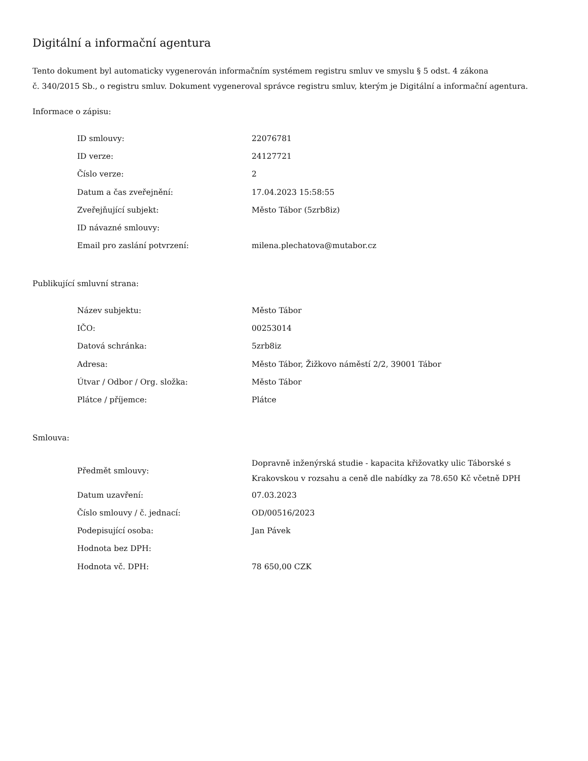Digitální a informační agentura
Tento dokument byl automaticky vygenerován informačním systémem registru smluv ve smyslu § 5 odst. 4 zákona
č. 340/2015 Sb., o registru smluv. Dokument vygeneroval správce registru smluv, kterým je Digitální a informační agentura.
Informace o zápisu:
| ID smlouvy: | 22076781 |
| ID verze: | 24127721 |
| Číslo verze: | 2 |
| Datum a čas zveřejnění: | 17.04.2023 15:58:55 |
| Zveřejňující subjekt: | Město Tábor (5zrb8iz) |
| ID návazné smlouvy: | |
| Email pro zaslání potvrzení: | milena.plechatova@mutabor.cz |
Publikující smluvní strana:
| Název subjektu: | Město Tábor |
| IČO: | 00253014 |
| Datová schránka: | 5zrb8iz |
| Adresa: | Město Tábor, Žižkovo náměstí 2/2, 39001 Tábor |
| Útvar / Odbor / Org. složka: | Město Tábor |
| Plátce / příjemce: | Plátce |
Smlouva:
| Předmět smlouvy: | Dopravně inženýrská studie - kapacita křižovatky ulic Táborské s Krakovskou v rozsahu a ceně dle nabídky za 78.650 Kč včetně DPH |
| Datum uzavření: | 07.03.2023 |
| Číslo smlouvy / č. jednací: | OD/00516/2023 |
| Podepisující osoba: | Jan Pávek |
| Hodnota bez DPH: | |
| Hodnota vč. DPH: | 78 650,00 CZK |